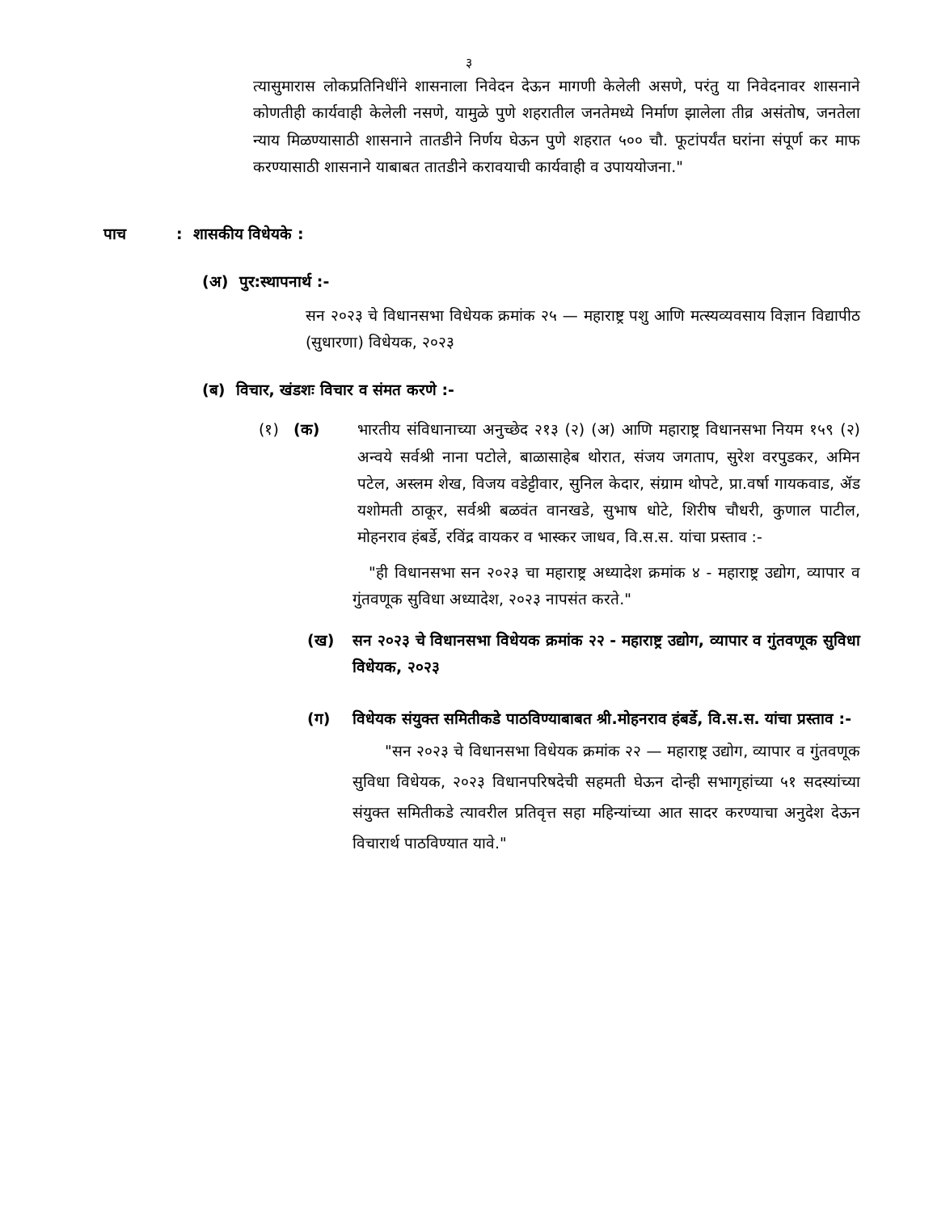३
त्यासुमारास लोकप्रतिनिधींने शासनाला निवेदन देऊन मागणी केलेली असणे, परंतु या निवेदनावर शासनाने कोणतीही कार्यवाही केलेली नसणे, यामुळे पुणे शहरातील जनतेमध्ये निर्माण झालेला तीव्र असंतोष, जनतेला न्याय मिळण्यासाठी शासनाने तातडीने निर्णय घेऊन पुणे शहरात ५०० चौ. फूटांपर्यंत घरांना संपूर्ण कर माफ करण्यासाठी शासनाने याबाबत तातडीने करावयाची कार्यवाही व उपाययोजना."
पाच: शासकीय विधेयके :
(अ) पुर:स्थापनार्थ :-
सन २०२३ चे विधानसभा विधेयक क्रमांक २५ — महाराष्ट्र पशु आणि मत्स्यव्यवसाय विज्ञान विद्यापीठ (सुधारणा) विधेयक, २०२३
(ब) विचार, खंडशः विचार व संमत करणे :-
(१) (क) भारतीय संविधानाच्या अनुच्छेद २१३ (२) (अ) आणि महाराष्ट्र विधानसभा नियम १५९ (२) अन्वये सर्वश्री नाना पटोले, बाळासाहेब थोरात, संजय जगताप, सुरेश वरपुडकर, अमिन पटेल, अस्लम शेख, विजय वडेट्टीवार, सुनिल केदार, संग्राम थोपटे, प्रा.वर्षा गायकवाड, ॲड यशोमती ठाकूर, सर्वश्री बळवंत वानखडे, सुभाष धोटे, शिरीष चौधरी, कुणाल पाटील, मोहनराव हंबर्डे, रविंद्र वायकर व भास्कर जाधव, वि.स.स. यांचा प्रस्ताव :-
"ही विधानसभा सन २०२३ चा महाराष्ट्र अध्यादेश क्रमांक ४ - महाराष्ट्र उद्योग, व्यापार व गुंतवणूक सुविधा अध्यादेश, २०२३ नापसंत करते."
(ख) सन २०२३ चे विधानसभा विधेयक क्रमांक २२ - महाराष्ट्र उद्योग, व्यापार व गुंतवणूक सुविधा विधेयक, २०२३
(ग) विधेयक संयुक्त समितीकडे पाठविण्याबाबत श्री.मोहनराव हंबर्डे, वि.स.स. यांचा प्रस्ताव :-
"सन २०२३ चे विधानसभा विधेयक क्रमांक २२ — महाराष्ट्र उद्योग, व्यापार व गुंतवणूक सुविधा विधेयक, २०२३ विधानपरिषदेची सहमती घेऊन दोन्ही सभागृहांच्या ५१ सदस्यांच्या संयुक्त समितीकडे त्यावरील प्रतिवृत्त सहा महिन्यांच्या आत सादर करण्याचा अनुदेश देऊन विचारार्थ पाठविण्यात यावे."